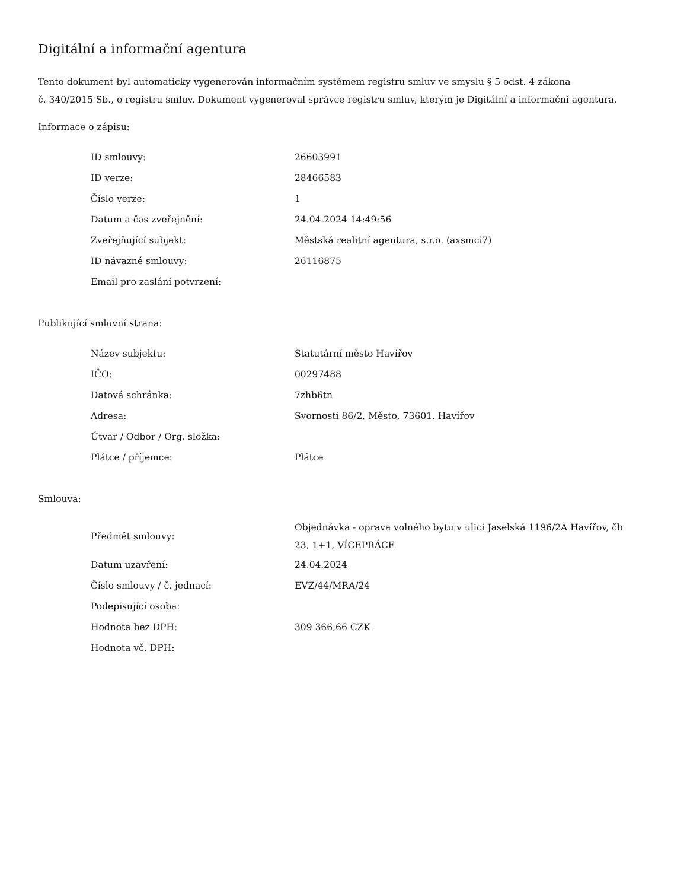Digitální a informační agentura
Tento dokument byl automaticky vygenerován informačním systémem registru smluv ve smyslu § 5 odst. 4 zákona
č. 340/2015 Sb., o registru smluv. Dokument vygeneroval správce registru smluv, kterým je Digitální a informační agentura.
Informace o zápisu:
| ID smlouvy: | 26603991 |
| ID verze: | 28466583 |
| Číslo verze: | 1 |
| Datum a čas zveřejnění: | 24.04.2024 14:49:56 |
| Zveřejňující subjekt: | Městská realitní agentura, s.r.o. (axsmci7) |
| ID návazné smlouvy: | 26116875 |
| Email pro zaslání potvrzení: | |
Publikující smluvní strana:
| Název subjektu: | Statutární město Havířov |
| IČO: | 00297488 |
| Datová schránka: | 7zhb6tn |
| Adresa: | Svornosti 86/2, Město, 73601, Havířov |
| Útvar / Odbor / Org. složka: | |
| Plátce / příjemce: | Plátce |
Smlouva:
| Předmět smlouvy: | Objednávka - oprava volného bytu v ulici Jaselská 1196/2A Havířov, čb 23, 1+1, VÍCEPRÁCE |
| Datum uzavření: | 24.04.2024 |
| Číslo smlouvy / č. jednací: | EVZ/44/MRA/24 |
| Podepisující osoba: | |
| Hodnota bez DPH: | 309 366,66 CZK |
| Hodnota vč. DPH: | |